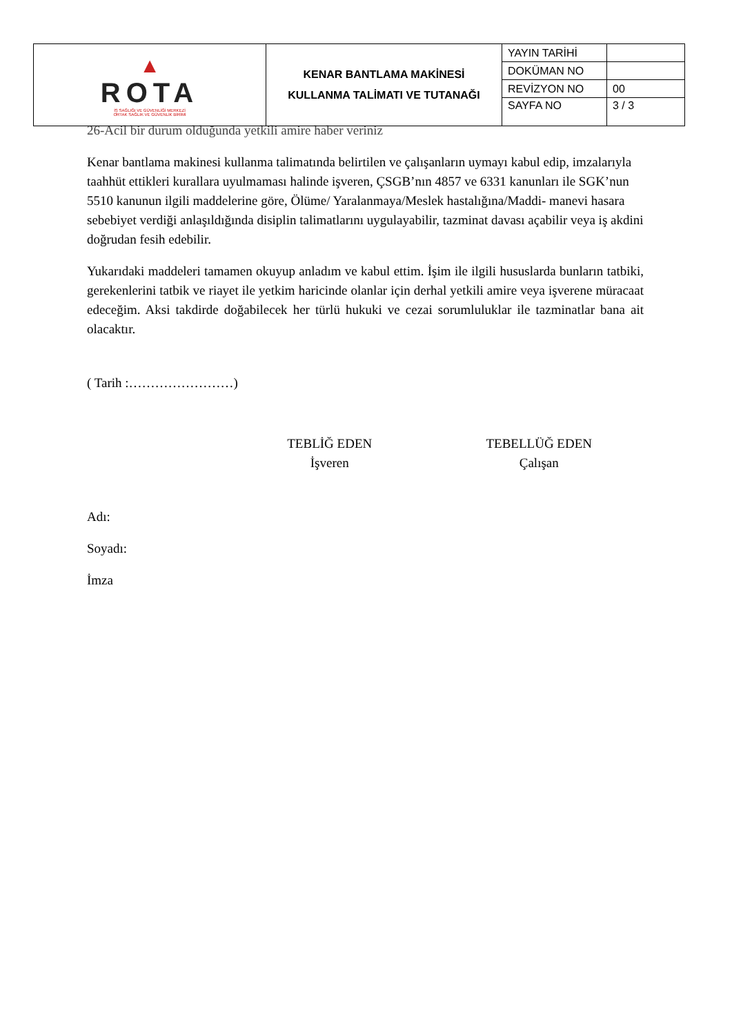| ▲ ROTA İŞ SAĞLIĞI VE GÜVENLİĞİ MERKEZİ ORTAK SAĞLIK VE GÜVENLİK BİRİMİ | KENAR BANTLAMA MAKİNESİ KULLANMA TALİMATI VE TUTANAĞI | YAYIN TARİHİ | |
| | | DOKÜMAN NO | |
| | | REVİZYON NO | 00 |
| | | SAYFA NO | 3 / 3 |
26-Acil bir durum olduğunda yetkili amire haber veriniz
Kenar bantlama makinesi kullanma talimatında belirtilen ve çalışanların uymayı kabul edip, imzalarıyla taahhüt ettikleri kurallara uyulmaması halinde işveren, ÇSGB’nın 4857 ve 6331 kanunları ile SGK’nun 5510 kanunun ilgili maddelerine göre, Ölüme/ Yaralanmaya/Meslek hastalığına/Maddi- manevi hasara sebebiyet verdiği anlaşıldığında disiplin talimatlarını uygulayabilir, tazminat davası açabilir veya iş akdini doğrudan fesih edebilir.
Yukarıdaki maddeleri tamamen okuyup anladım ve kabul ettim. İşim ile ilgili hususlarda bunların tatbiki, gerekenlerini tatbik ve riayet ile yetkim haricinde olanlar için derhal yetkili amire veya işverene müracaat edeceğim. Aksi takdirde doğabilecek her türlü hukuki ve cezai sorumluluklar ile tazminatlar bana ait olacaktır.
( Tarih :……………………)
TEBLİĞ EDEN
İşveren
TEBELLÜĞ EDEN
Çalışan
Adı:
Soyadı:
İmza